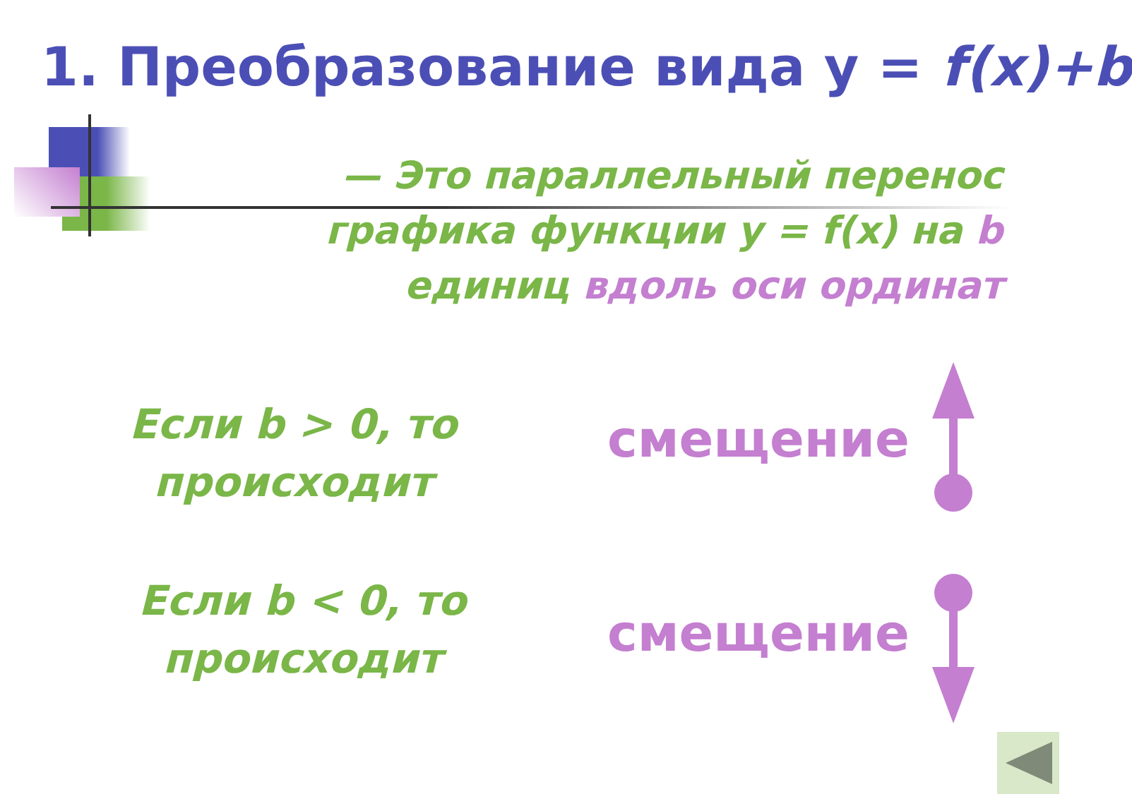1. Преобразование вида y = f(x)+b
— Это параллельный перенос графика функции y = f(x) на b единиц вдоль оси ординат
Если b > 0, то происходит
смещение
Если b < 0, то происходит
смещение